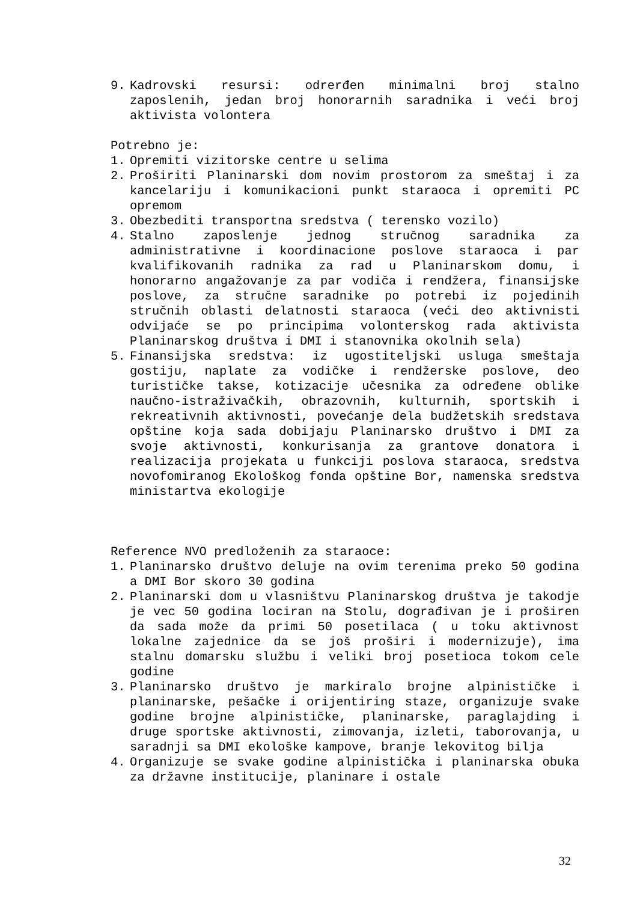9. Kadrovski resursi: odrerđen minimalni broj stalno zaposlenih, jedan broj honorarnih saradnika i veći broj aktivista volontera
Potrebno je:
1. Opremiti vizitorske centre u selima
2. Proširiti Planinarski dom novim prostorom za smeštaj i za kancelariju i komunikacioni punkt staraoca i opremiti PC opremom
3. Obezbediti transportna sredstva ( terensko vozilo)
4. Stalno zaposlenje jednog stručnog saradnika za administrativne i koordinacione poslove staraoca i par kvalifikovanih radnika za rad u Planinarskom domu, i honorarno angažovanje za par vodiča i rendžera, finansijske poslove, za stručne saradnike po potrebi iz pojedinih stručnih oblasti delatnosti staraoca (veći deo aktivnisti odvijaće se po principima volonterskog rada aktivista Planinarskog društva i DMI i stanovnika okolnih sela)
5. Finansijska sredstva: iz ugostiteljski usluga smeštaja gostiju, naplate za vodičke i rendžerske poslove, deo turističke takse, kotizacije učesnika za određene oblike naučno-istraživačkih, obrazovnih, kulturnih, sportskih i rekreativnih aktivnosti, povećanje dela budžetskih sredstava opštine koja sada dobijaju Planinarsko društvo i DMI za svoje aktivnosti, konkurisanja za grantove donatora i realizacija projekata u funkciji poslova staraoca, sredstva novofomiranog Ekološkog fonda opštine Bor, namenska sredstva ministartva ekologije
Reference NVO predloženih za staraoce:
1. Planinarsko društvo deluje na ovim terenima preko 50 godina a DMI Bor skoro 30 godina
2. Planinarski dom u vlasništvu Planinarskog društva je takodje je vec 50 godina lociran na Stolu, dograđivan je i proširen da sada može da primi 50 posetilaca ( u toku aktivnost lokalne zajednice da se još proširi i modernizuje), ima stalnu domarsku službu i veliki broj posetioca tokom cele godine
3. Planinarsko društvo je markiralo brojne alpinističke i planinarske, pešačke i orijentiring staze, organizuje svake godine brojne alpinističke, planinarske, paraglajding i druge sportske aktivnosti, zimovanja, izleti, taborovanja, u saradnji sa DMI ekološke kampove, branje lekovitog bilja
4. Organizuje se svake godine alpinistička i planinarska obuka za državne institucije, planinare i ostale
32